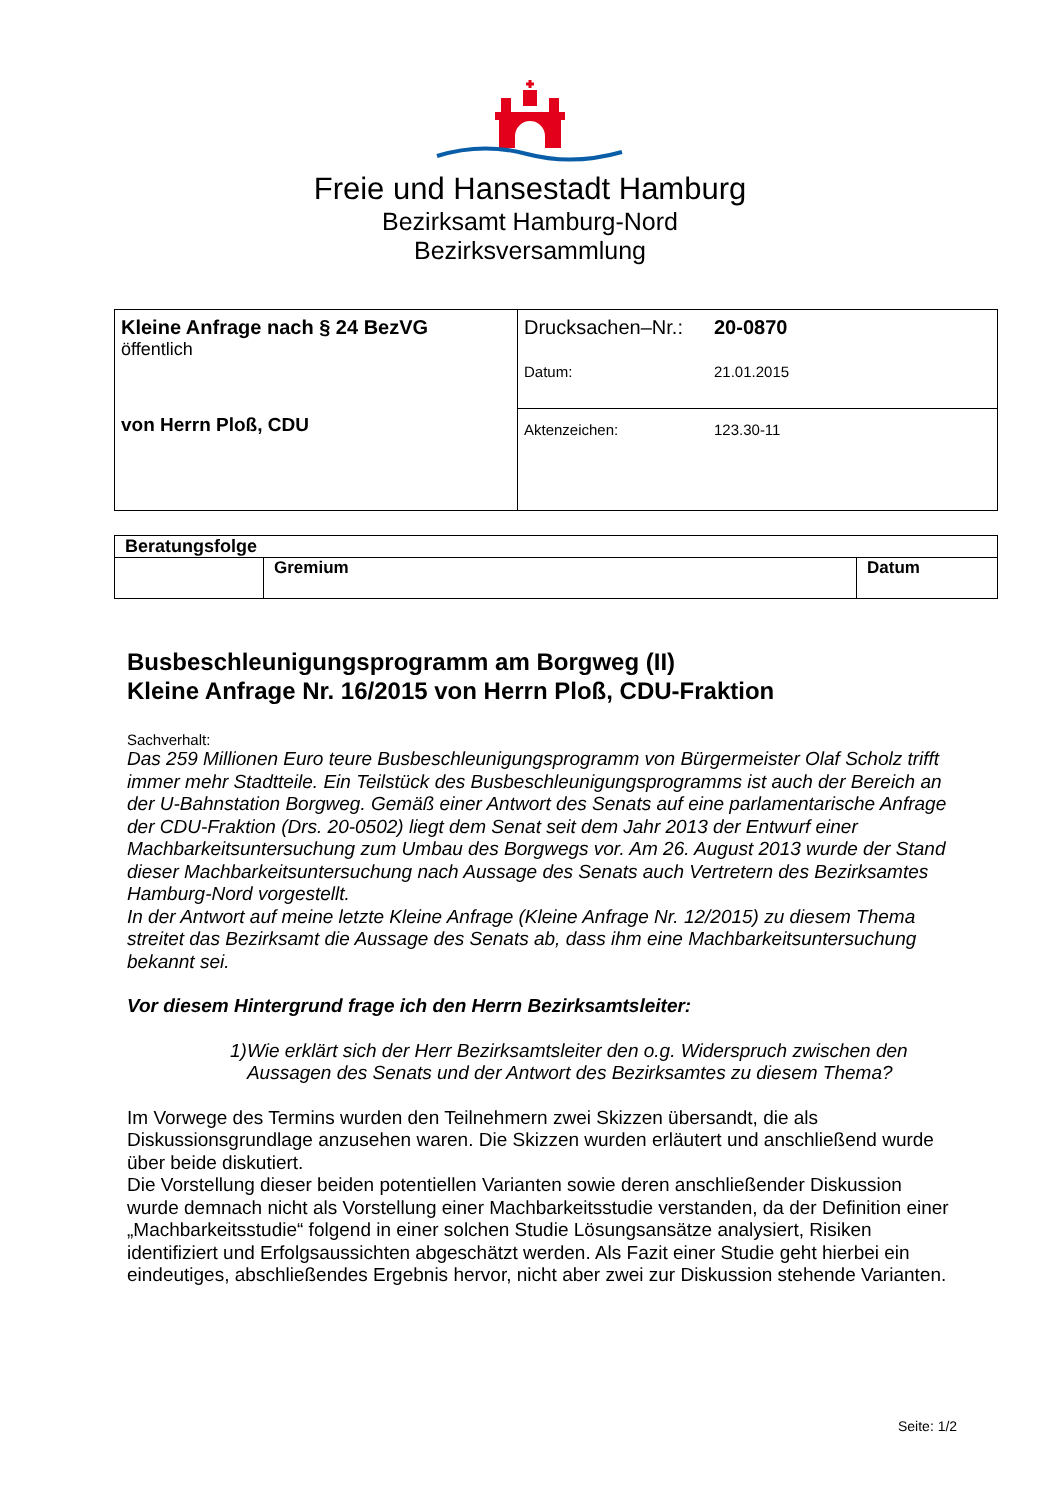Freie und Hansestadt Hamburg
Bezirksamt Hamburg-Nord
Bezirksversammlung
| Kleine Anfrage nach § 24 BezVG öffentlich von Herrn Ploß, CDU | Drucksachen–Nr.: 20-0870 Datum: 21.01.2015 |
| | Aktenzeichen: 123.30-11 |
| Beratungsfolge | | |
| --- | --- | --- |
| | Gremium | Datum |
Busbeschleunigungsprogramm am Borgweg (II)
Kleine Anfrage Nr. 16/2015 von Herrn Ploß, CDU-Fraktion
Sachverhalt:
Das 259 Millionen Euro teure Busbeschleunigungsprogramm von Bürgermeister Olaf Scholz trifft immer mehr Stadtteile. Ein Teilstück des Busbeschleunigungsprogramms ist auch der Bereich an der U-Bahnstation Borgweg. Gemäß einer Antwort des Senats auf eine parlamentarische Anfrage der CDU-Fraktion (Drs. 20-0502) liegt dem Senat seit dem Jahr 2013 der Entwurf einer Machbarkeitsuntersuchung zum Umbau des Borgwegs vor. Am 26. August 2013 wurde der Stand dieser Machbarkeitsuntersuchung nach Aussage des Senats auch Vertretern des Bezirksamtes Hamburg-Nord vorgestellt.
In der Antwort auf meine letzte Kleine Anfrage (Kleine Anfrage Nr. 12/2015) zu diesem Thema streitet das Bezirksamt die Aussage des Senats ab, dass ihm eine Machbarkeitsuntersuchung bekannt sei.
Vor diesem Hintergrund frage ich den Herrn Bezirksamtsleiter:
1) Wie erklärt sich der Herr Bezirksamtsleiter den o.g. Widerspruch zwischen den Aussagen des Senats und der Antwort des Bezirksamtes zu diesem Thema?
Im Vorwege des Termins wurden den Teilnehmern zwei Skizzen übersandt, die als Diskussionsgrundlage anzusehen waren. Die Skizzen wurden erläutert und anschließend wurde über beide diskutiert.
Die Vorstellung dieser beiden potentiellen Varianten sowie deren anschließender Diskussion wurde demnach nicht als Vorstellung einer Machbarkeitsstudie verstanden, da der Definition einer „Machbarkeitsstudie“ folgend in einer solchen Studie Lösungsansätze analysiert, Risiken identifiziert und Erfolgsaussichten abgeschätzt werden. Als Fazit einer Studie geht hierbei ein eindeutiges, abschließendes Ergebnis hervor, nicht aber zwei zur Diskussion stehende Varianten.
Seite: 1/2